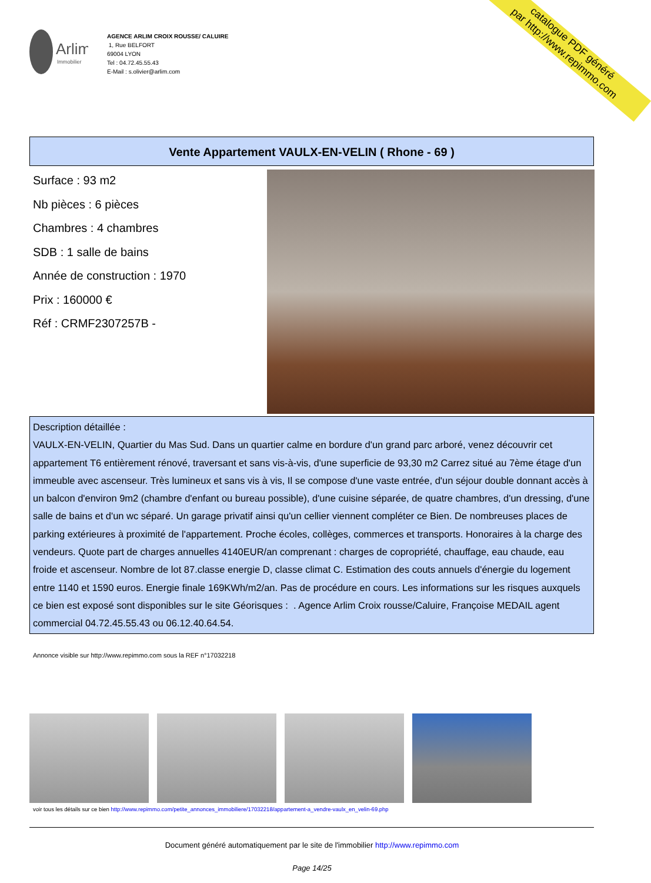Arlim
Immobilier
AGENCE ARLIM CROIX ROUSSE/ CALUIRE
1, Rue BELFORT
69004 LYON
Tel : 04.72.45.55.43
E-Mail : s.olivier@arlim.com
catalogue PDF généré
par http://www.repimmo.com
Vente Appartement VAULX-EN-VELIN ( Rhone - 69 )
Surface : 93 m2
Nb pièces : 6 pièces
Chambres : 4 chambres
SDB : 1 salle de bains
Année de construction : 1970
Prix : 160000 €
Réf : CRMF2307257B -
Description détaillée :
VAULX-EN-VELIN, Quartier du Mas Sud. Dans un quartier calme en bordure d'un grand parc arboré, venez découvrir cet appartement T6 entièrement rénové, traversant et sans vis-à-vis, d'une superficie de 93,30 m2 Carrez situé au 7ème étage d'un immeuble avec ascenseur. Très lumineux et sans vis à vis, Il se compose d'une vaste entrée, d'un séjour double donnant accès à un balcon d'environ 9m2 (chambre d'enfant ou bureau possible), d'une cuisine séparée, de quatre chambres, d'un dressing, d'une salle de bains et d'un wc séparé. Un garage privatif ainsi qu'un cellier viennent compléter ce Bien. De nombreuses places de parking extérieures à proximité de l'appartement. Proche écoles, collèges, commerces et transports. Honoraires à la charge des vendeurs. Quote part de charges annuelles 4140EUR/an comprenant : charges de copropriété, chauffage, eau chaude, eau froide et ascenseur. Nombre de lot 87.classe energie D, classe climat C. Estimation des couts annuels d'énergie du logement entre 1140 et 1590 euros. Energie finale 169KWh/m2/an. Pas de procédure en cours. Les informations sur les risques auxquels ce bien est exposé sont disponibles sur le site Géorisques : . Agence Arlim Croix rousse/Caluire, Françoise MEDAIL agent commercial 04.72.45.55.43 ou 06.12.40.64.54.
Annonce visible sur http://www.repimmo.com sous la REF n°17032218
voir tous les détails sur ce bien http://www.repimmo.com/petite_annonces_immobiliere/17032218/appartement-a_vendre-vaulx_en_velin-69.php
Document généré automatiquement par le site de l'immobilier http://www.repimmo.com
Page 14/25